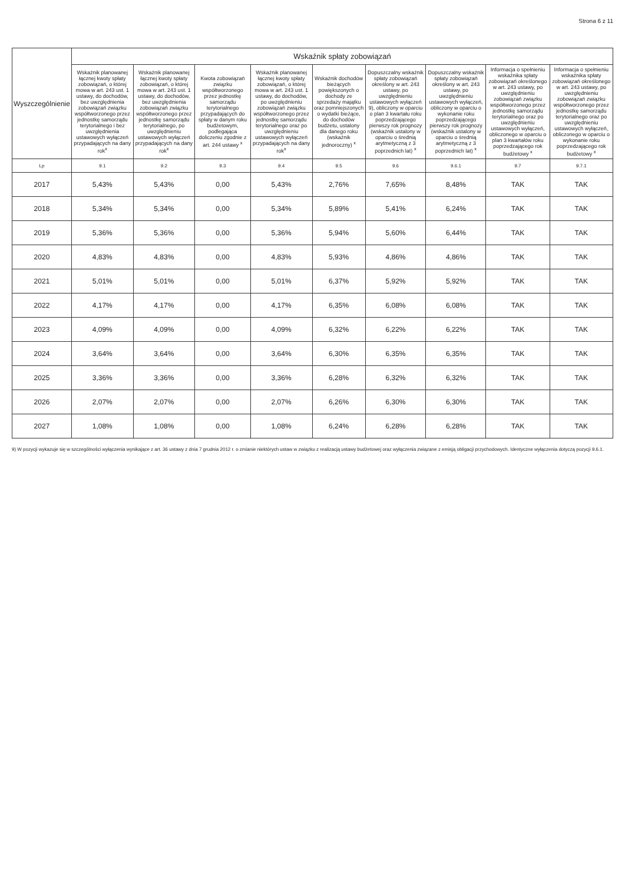Strona 6 z 11
| Wyszczególnienie | Wskaźnik spłaty zobowiązań | | | | | | | | |
| --- | --- | --- | --- | --- | --- | --- | --- | --- | --- |
| | Wskaźnik planowanej łącznej kwoty spłaty zobowiązań, o której mowa w art. 243 ust. 1 ustawy, do dochodów, bez uwzględnienia zobowiązań związku współtworzonego przez jednostkę samorządu terytorialnego i bez uwzględnienia ustawowych wyłączeń przypadających na dany rok<sup>x</sup> | Wskaźnik planowanej łącznej kwoty spłaty zobowiązań, o której mowa w art. 243 ust. 1 ustawy, do dochodów, bez uwzględnienia zobowiązań związku współtworzonego przez jednostkę samorządu terytorialnego, po uwzględnieniu ustawowych wyłączeń przypadających na dany rok<sup>x</sup> | Kwota zobowiązań związku współtworzonego przez jednostkę samorządu terytorialnego przypadających do spłaty w danym roku budżetowym, podlegająca doliczeniu zgodnie z art. 244 ustawy <sup>x</sup> | Wskaźnik planowanej łącznej kwoty spłaty zobowiązań, o której mowa w art. 243 ust. 1 ustawy, do dochodów, po uwzględnieniu zobowiązań związku współtworzonego przez jednostkę samorządu terytorialnego oraz po uwzględnieniu ustawowych wyłączeń przypadających na dany rok<sup>x</sup> | Wskaźnik dochodów bieżących powiększonych o dochody ze sprzedaży majątku oraz pomniejszonych o wydatki bieżące, do dochodów budżetu, ustalony dla danego roku (wskaźnik jednoroczny) <sup>x</sup> | Dopuszczalny wskaźnik spłaty zobowiązań określony w art. 243 ustawy, po uwzględnieniu ustawowych wyłączeń 9), obliczony w oparciu o plan 3 kwartału roku poprzedzającego pierwszy rok prognozy (wskaźnik ustalony w oparciu o średnią arytmetyczną z 3 poprzednich lat) <sup>x</sup> | Dopuszczalny wskaźnik spłaty zobowiązań określony w art. 243 ustawy, po uwzględnieniu ustawowych wyłączeń, obliczony w oparciu o wykonanie roku poprzedzającego pierwszy rok prognozy (wskaźnik ustalony w oparciu o średnią arytmetyczną z 3 poprzednich lat) <sup>x</sup> | Informacja o spełnieniu wskaźnika spłaty zobowiązań określonego w art. 243 ustawy, po uwzględnieniu zobowiązań związku współtworzonego przez jednostkę samorządu terytorialnego oraz po uwzględnieniu ustawowych wyłączeń, obliczonego w oparciu o plan 3 kwartałów roku poprzedzającego rok budżetowy <sup>x</sup> | Informacja o spełnieniu wskaźnika spłaty zobowiązań określonego w art. 243 ustawy, po uwzględnieniu zobowiązań związku współtworzonego przez jednostkę samorządu terytorialnego oraz po uwzględnieniu ustawowych wyłączeń, obliczonego w oparciu o wykonanie roku poprzedzającego rok budżetowy <sup>x</sup> |
| Lp | 9.1 | 9.2 | 9.3 | 9.4 | 9.5 | 9.6 | 9.6.1 | 9.7 | 9.7.1 |
| 2017 | 5,43% | 5,43% | 0,00 | 5,43% | 2,76% | 7,65% | 8,48% | TAK | TAK |
| 2018 | 5,34% | 5,34% | 0,00 | 5,34% | 5,89% | 5,41% | 6,24% | TAK | TAK |
| 2019 | 5,36% | 5,36% | 0,00 | 5,36% | 5,94% | 5,60% | 6,44% | TAK | TAK |
| 2020 | 4,83% | 4,83% | 0,00 | 4,83% | 5,93% | 4,86% | 4,86% | TAK | TAK |
| 2021 | 5,01% | 5,01% | 0,00 | 5,01% | 6,37% | 5,92% | 5,92% | TAK | TAK |
| 2022 | 4,17% | 4,17% | 0,00 | 4,17% | 6,35% | 6,08% | 6,08% | TAK | TAK |
| 2023 | 4,09% | 4,09% | 0,00 | 4,09% | 6,32% | 6,22% | 6,22% | TAK | TAK |
| 2024 | 3,64% | 3,64% | 0,00 | 3,64% | 6,30% | 6,35% | 6,35% | TAK | TAK |
| 2025 | 3,36% | 3,36% | 0,00 | 3,36% | 6,28% | 6,32% | 6,32% | TAK | TAK |
| 2026 | 2,07% | 2,07% | 0,00 | 2,07% | 6,26% | 6,30% | 6,30% | TAK | TAK |
| 2027 | 1,08% | 1,08% | 0,00 | 1,08% | 6,24% | 6,28% | 6,28% | TAK | TAK |
9) W pozycji wykazuje się w szczególności wyłączenia wynikające z art. 36 ustawy z dnia 7 grudnia 2012 r. o zmianie niektórych ustaw w związku z realizacją ustawy budżetowej oraz wyłączenia związane z emisją obligacji przychodowych. Identyczne wyłączenia dotyczą pozycji 9.6.1.